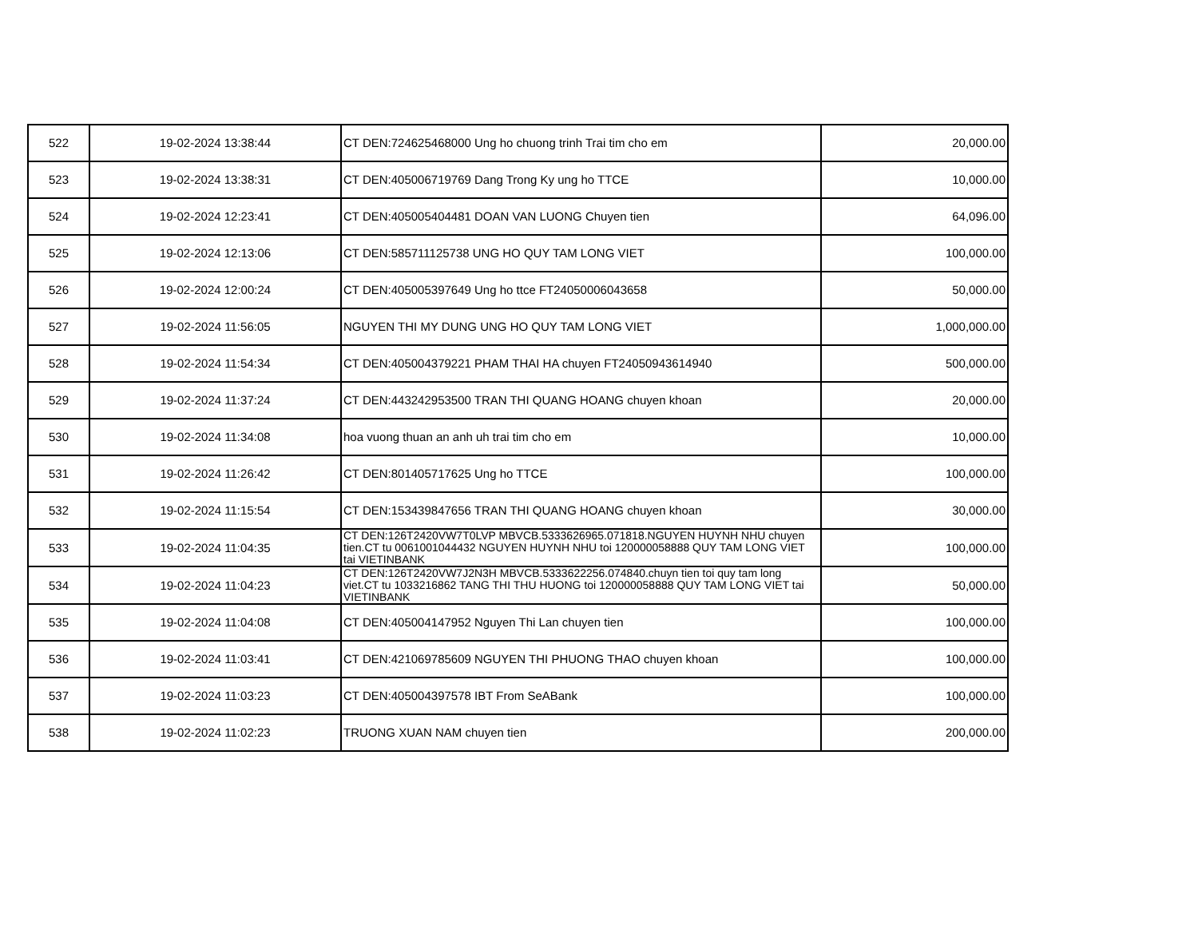| 522 | 19-02-2024 13:38:44 | CT DEN:724625468000 Ung ho chuong trinh Trai tim cho em | 20,000.00 |
| 523 | 19-02-2024 13:38:31 | CT DEN:405006719769 Dang Trong Ky ung ho TTCE | 10,000.00 |
| 524 | 19-02-2024 12:23:41 | CT DEN:405005404481 DOAN VAN LUONG Chuyen tien | 64,096.00 |
| 525 | 19-02-2024 12:13:06 | CT DEN:585711125738 UNG HO QUY TAM LONG VIET | 100,000.00 |
| 526 | 19-02-2024 12:00:24 | CT DEN:405005397649 Ung ho ttce FT24050006043658 | 50,000.00 |
| 527 | 19-02-2024 11:56:05 | NGUYEN THI MY DUNG UNG HO QUY TAM LONG VIET | 1,000,000.00 |
| 528 | 19-02-2024 11:54:34 | CT DEN:405004379221 PHAM THAI HA chuyen FT24050943614940 | 500,000.00 |
| 529 | 19-02-2024 11:37:24 | CT DEN:443242953500 TRAN THI QUANG HOANG chuyen khoan | 20,000.00 |
| 530 | 19-02-2024 11:34:08 | hoa vuong thuan an anh uh trai tim cho em | 10,000.00 |
| 531 | 19-02-2024 11:26:42 | CT DEN:801405717625 Ung ho TTCE | 100,000.00 |
| 532 | 19-02-2024 11:15:54 | CT DEN:153439847656 TRAN THI QUANG HOANG chuyen khoan | 30,000.00 |
| 533 | 19-02-2024 11:04:35 | CT DEN:126T2420VW7T0LVP MBVCB.5333626965.071818.NGUYEN HUYNH NHU chuyen tien.CT tu 0061001044432 NGUYEN HUYNH NHU toi 120000058888 QUY TAM LONG VIET tai VIETINBANK | 100,000.00 |
| 534 | 19-02-2024 11:04:23 | CT DEN:126T2420VW7J2N3H MBVCB.5333622256.074840.chuyn tien toi quy tam long viet.CT tu 1033216862 TANG THI THU HUONG toi 120000058888 QUY TAM LONG VIET tai VIETINBANK | 50,000.00 |
| 535 | 19-02-2024 11:04:08 | CT DEN:405004147952 Nguyen Thi Lan chuyen tien | 100,000.00 |
| 536 | 19-02-2024 11:03:41 | CT DEN:421069785609 NGUYEN THI PHUONG THAO chuyen khoan | 100,000.00 |
| 537 | 19-02-2024 11:03:23 | CT DEN:405004397578 IBT From SeABank | 100,000.00 |
| 538 | 19-02-2024 11:02:23 | TRUONG XUAN NAM chuyen tien | 200,000.00 |